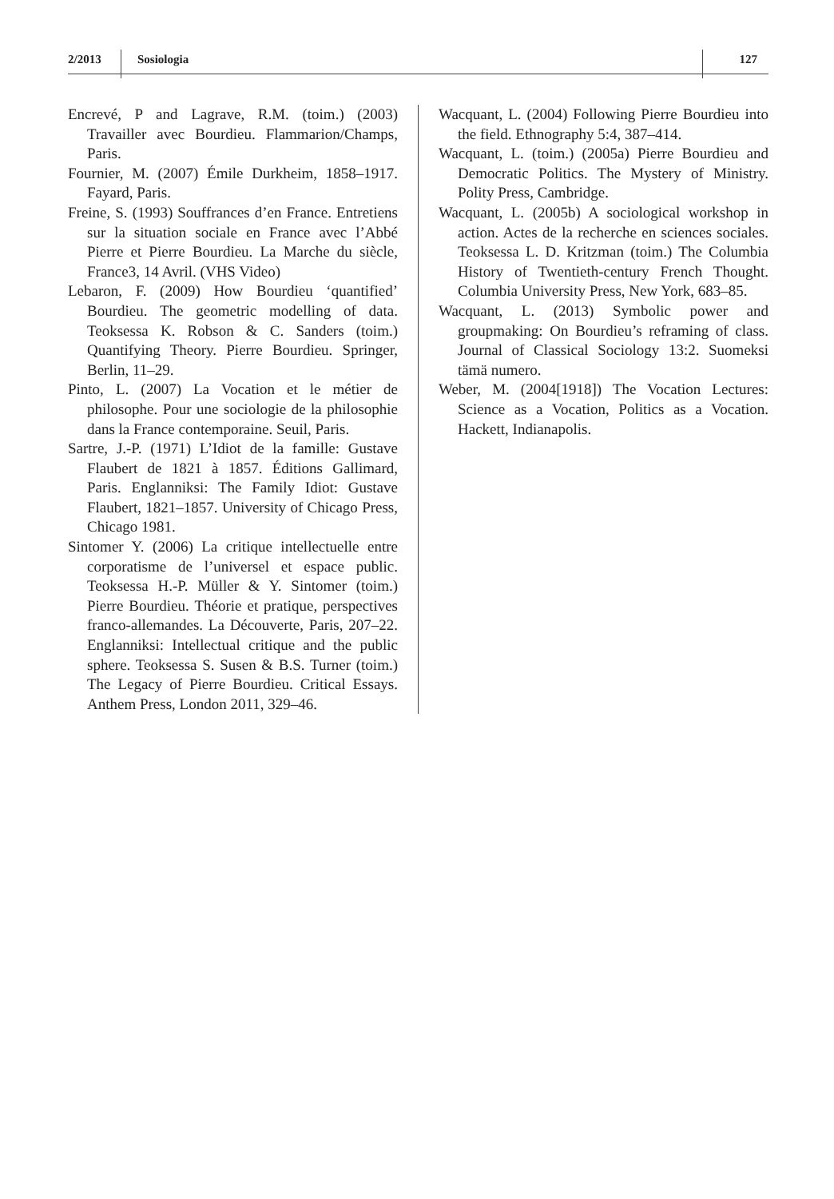2/2013
Sosiologia
127
Encrevé, P and Lagrave, R.M. (toim.) (2003) Travailler avec Bourdieu. Flammarion/Champs, Paris.
Fournier, M. (2007) Émile Durkheim, 1858–1917. Fayard, Paris.
Freine, S. (1993) Souffrances d’en France. Entretiens sur la situation sociale en France avec l’Abbé Pierre et Pierre Bourdieu. La Marche du siècle, France3, 14 Avril. (VHS Video)
Lebaron, F. (2009) How Bourdieu ‘quantified’ Bourdieu. The geometric modelling of data. Teoksessa K. Robson & C. Sanders (toim.) Quantifying Theory. Pierre Bourdieu. Springer, Berlin, 11–29.
Pinto, L. (2007) La Vocation et le métier de philosophe. Pour une sociologie de la philosophie dans la France contemporaine. Seuil, Paris.
Sartre, J.-P. (1971) L’Idiot de la famille: Gustave Flaubert de 1821 à 1857. Éditions Gallimard, Paris. Englanniksi: The Family Idiot: Gustave Flaubert, 1821–1857. University of Chicago Press, Chicago 1981.
Sintomer Y. (2006) La critique intellectuelle entre corporatisme de l’universel et espace public. Teoksessa H.-P. Müller & Y. Sintomer (toim.) Pierre Bourdieu. Théorie et pratique, perspectives franco-allemandes. La Découverte, Paris, 207–22. Englanniksi: Intellectual critique and the public sphere. Teoksessa S. Susen & B.S. Turner (toim.) The Legacy of Pierre Bourdieu. Critical Essays. Anthem Press, London 2011, 329–46.
Wacquant, L. (2004) Following Pierre Bourdieu into the field. Ethnography 5:4, 387–414.
Wacquant, L. (toim.) (2005a) Pierre Bourdieu and Democratic Politics. The Mystery of Ministry. Polity Press, Cambridge.
Wacquant, L. (2005b) A sociological workshop in action. Actes de la recherche en sciences sociales. Teoksessa L. D. Kritzman (toim.) The Columbia History of Twentieth-century French Thought. Columbia University Press, New York, 683–85.
Wacquant, L. (2013) Symbolic power and groupmaking: On Bourdieu’s reframing of class. Journal of Classical Sociology 13:2. Suomeksi tämä numero.
Weber, M. (2004[1918]) The Vocation Lectures: Science as a Vocation, Politics as a Vocation. Hackett, Indianapolis.